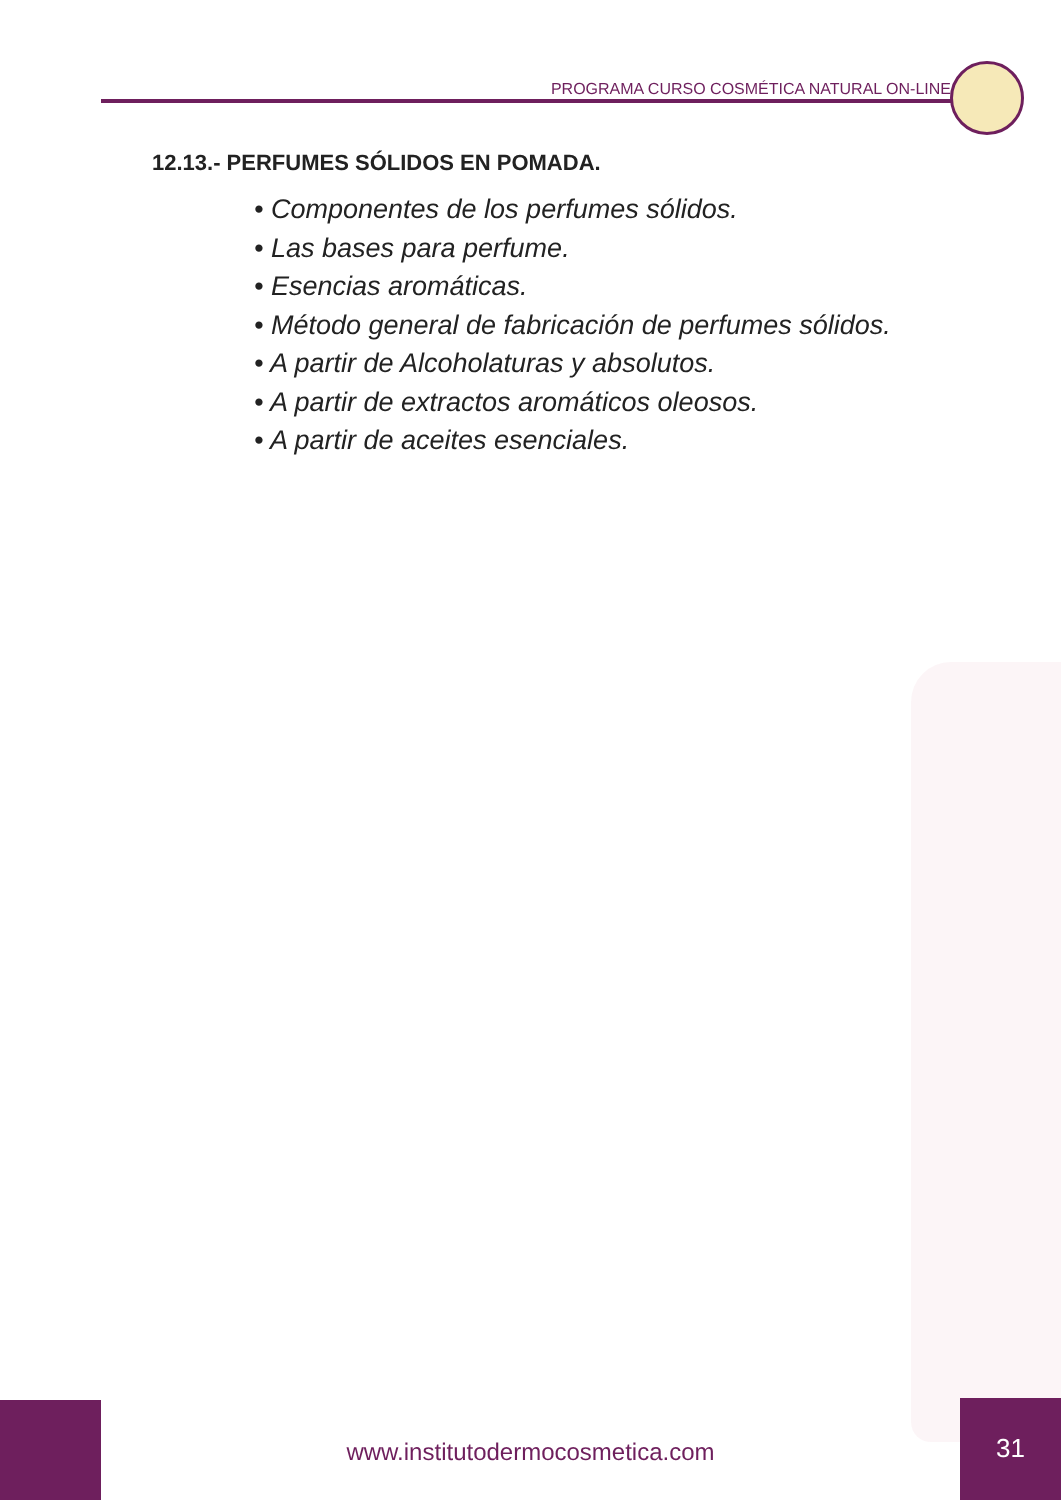PROGRAMA CURSO COSMÉTICA NATURAL ON-LINE
12.13.- PERFUMES SÓLIDOS EN POMADA.
• Componentes de los perfumes sólidos.
• Las bases para perfume.
• Esencias aromáticas.
• Método general de fabricación de perfumes sólidos.
• A partir de Alcoholaturas y absolutos.
• A partir de extractos aromáticos oleosos.
• A partir de aceites esenciales.
www.institutodermocosmetica.com
31